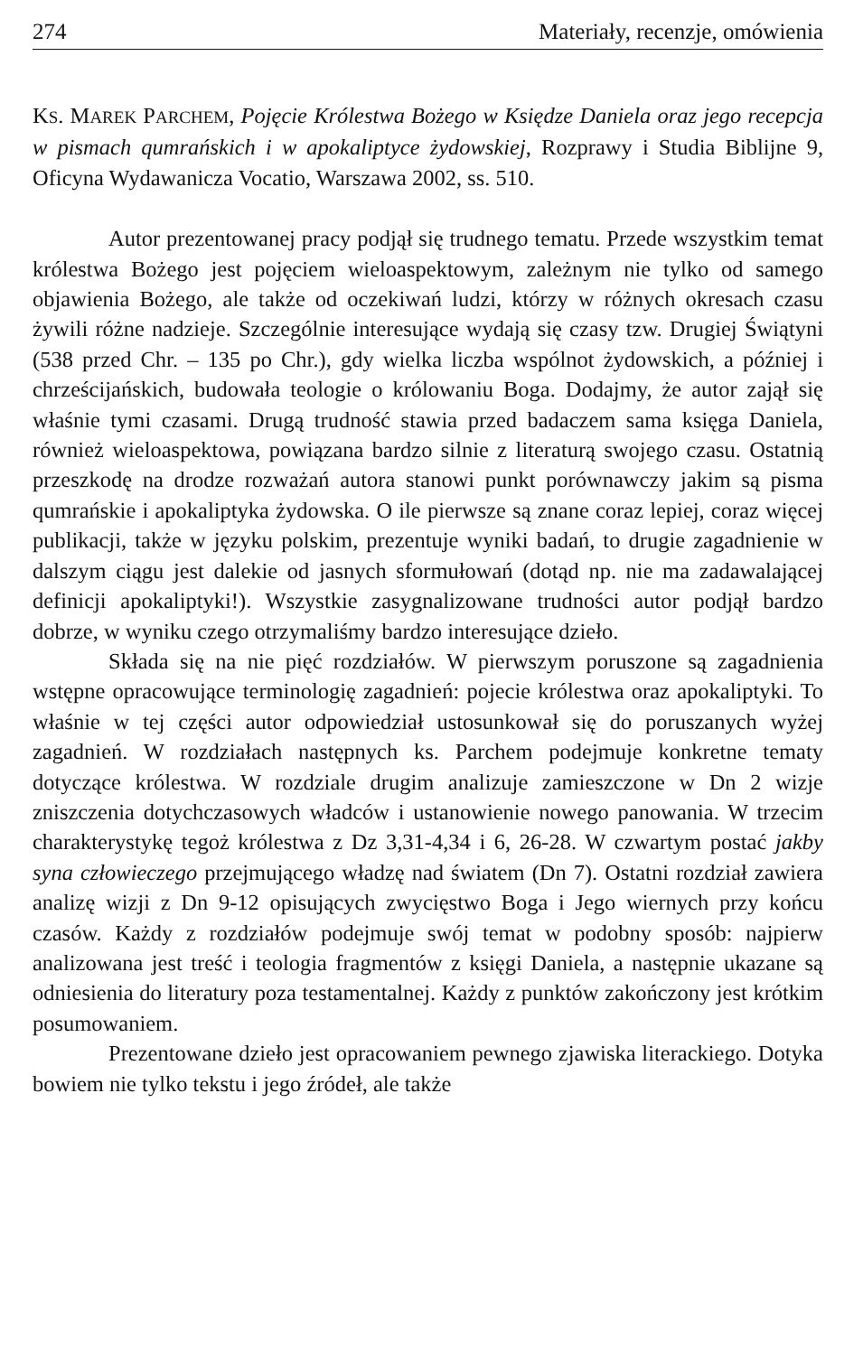274 Materiały, recenzje, omówienia
KS. MAREK PARCHEM, Pojęcie Królestwa Bożego w Księdze Daniela oraz jego recepcja w pismach qumrańskich i w apokaliptyce żydowskiej, Rozprawy i Studia Biblijne 9, Oficyna Wydawanicza Vocatio, Warszawa 2002, ss. 510.
Autor prezentowanej pracy podjął się trudnego tematu. Przede wszystkim temat królestwa Bożego jest pojęciem wieloaspektowym, zależnym nie tylko od samego objawienia Bożego, ale także od oczekiwań ludzi, którzy w różnych okresach czasu żywili różne nadzieje. Szczególnie interesujące wydają się czasy tzw. Drugiej Świątyni (538 przed Chr. – 135 po Chr.), gdy wielka liczba wspólnot żydowskich, a później i chrześcijańskich, budowała teologie o królowaniu Boga. Dodajmy, że autor zajął się właśnie tymi czasami. Drugą trudność stawia przed badaczem sama księga Daniela, również wieloaspektowa, powiązana bardzo silnie z literaturą swojego czasu. Ostatnią przeszkodę na drodze rozważań autora stanowi punkt porównawczy jakim są pisma qumrańskie i apokaliptyka żydowska. O ile pierwsze są znane coraz lepiej, coraz więcej publikacji, także w języku polskim, prezentuje wyniki badań, to drugie zagadnienie w dalszym ciągu jest dalekie od jasnych sformułowań (dotąd np. nie ma zadawalającej definicji apokaliptyki!). Wszystkie zasygnalizowane trudności autor podjął bardzo dobrze, w wyniku czego otrzymaliśmy bardzo interesujące dzieło.
Składa się na nie pięć rozdziałów. W pierwszym poruszone są zagadnienia wstępne opracowujące terminologię zagadnień: pojecie królestwa oraz apokaliptyki. To właśnie w tej części autor odpowiedział ustosunkował się do poruszanych wyżej zagadnień. W rozdziałach następnych ks. Parchem podejmuje konkretne tematy dotyczące królestwa. W rozdziale drugim analizuje zamieszczone w Dn 2 wizje zniszczenia dotychczasowych władców i ustanowienie nowego panowania. W trzecim charakterystykę tegoż królestwa z Dz 3,31-4,34 i 6, 26-28. W czwartym postać jakby syna człowieczego przejmującego władzę nad światem (Dn 7). Ostatni rozdział zawiera analizę wizji z Dn 9-12 opisujących zwycięstwo Boga i Jego wiernych przy końcu czasów. Każdy z rozdziałów podejmuje swój temat w podobny sposób: najpierw analizowana jest treść i teologia fragmentów z księgi Daniela, a następnie ukazane są odniesienia do literatury poza testamentalnej. Każdy z punktów zakończony jest krótkim posumowaniem.
Prezentowane dzieło jest opracowaniem pewnego zjawiska literackiego. Dotyka bowiem nie tylko tekstu i jego źródeł, ale także